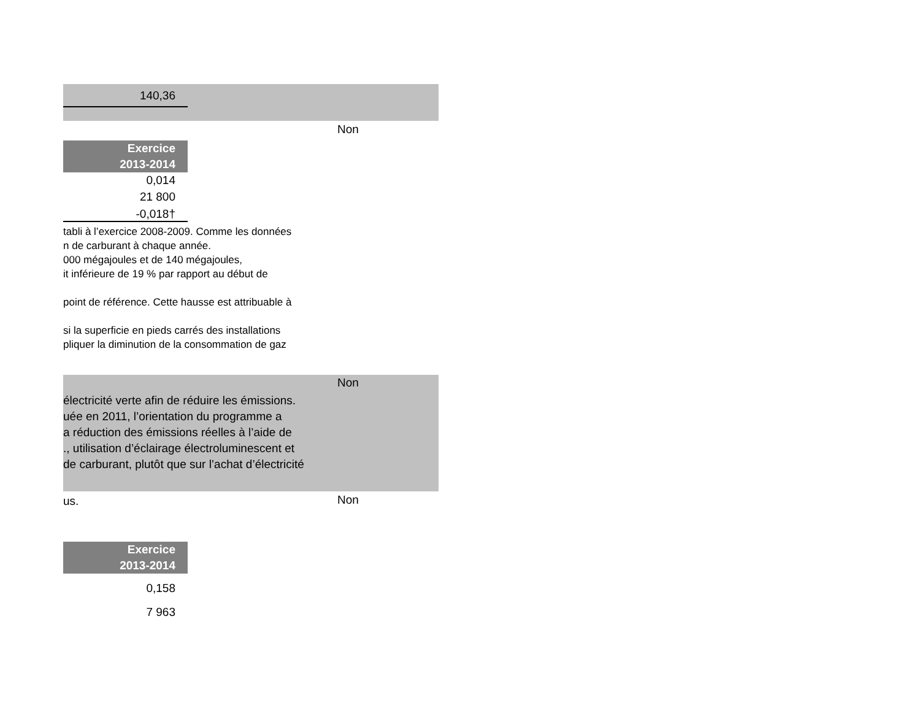140,36
Non
Exercice
2013-2014
0,014
21 800
-0,018†
tabli à l’exercice 2008-2009. Comme les données
n de carburant à chaque année.
000 mégajoules et de 140 mégajoules,
it inférieure de 19 % par rapport au début de
point de référence. Cette hausse est attribuable à
si la superficie en pieds carrés des installations
pliquer la diminution de la consommation de gaz
Non
électricité verte afin de réduire les émissions.
uée en 2011, l’orientation du programme a
a réduction des émissions réelles à l’aide de
., utilisation d’éclairage électroluminescent et
de carburant, plutôt que sur l’achat d’électricité
us. Non
Exercice
2013-2014
0,158
7 963